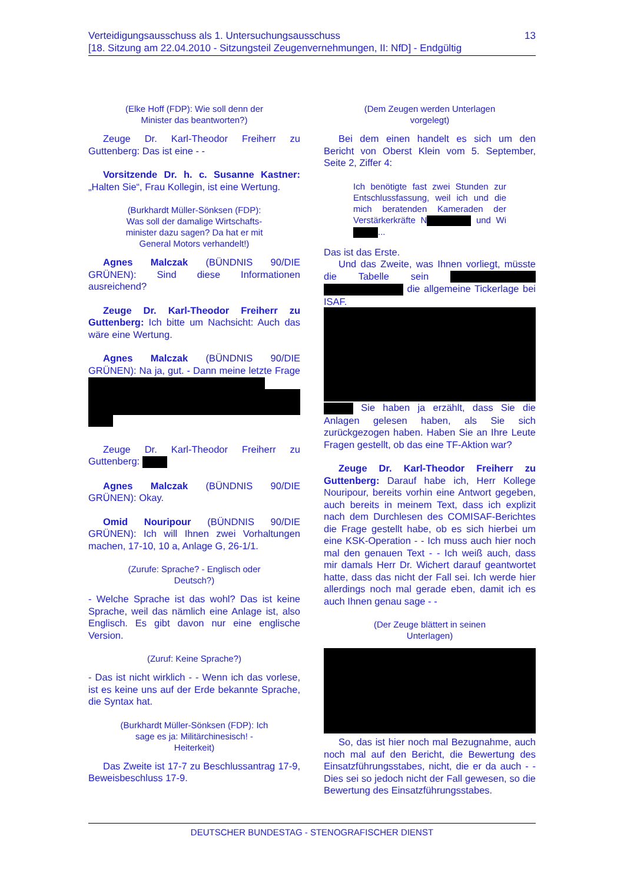13 Verteidigungsausschuss als 1. Untersuchungsausschuss
[18. Sitzung am 22.04.2010 - Sitzungsteil Zeugenvernehmungen, II: NfD] - Endgültig
(Elke Hoff (FDP): Wie soll denn der Minister das beantworten?)
Zeuge Dr. Karl-Theodor Freiherr zu Guttenberg: Das ist eine - -
Vorsitzende Dr. h. c. Susanne Kastner: „Halten Sie“, Frau Kollegin, ist eine Wertung.
(Burkhardt Müller-Sönksen (FDP): Was soll der damalige Wirtschafts-minister dazu sagen? Da hat er mit General Motors verhandelt!)
Agnes Malczak (BÜNDNIS 90/DIE GRÜNEN): Sind diese Informationen ausreichend?
Zeuge Dr. Karl-Theodor Freiherr zu Guttenberg: Ich bitte um Nachsicht: Auch das wäre eine Wertung.
Agnes Malczak (BÜNDNIS 90/DIE GRÜNEN): Na ja, gut. - Dann meine letzte Frage
Zeuge Dr. Karl-Theodor Freiherr zu Guttenberg:
Agnes Malczak (BÜNDNIS 90/DIE GRÜNEN): Okay.
Omid Nouripour (BÜNDNIS 90/DIE GRÜNEN): Ich will Ihnen zwei Vorhaltungen machen, 17-10, 10 a, Anlage G, 26-1/1.
(Zurufe: Sprache? - Englisch oder Deutsch?)
- Welche Sprache ist das wohl? Das ist keine Sprache, weil das nämlich eine Anlage ist, also Englisch. Es gibt davon nur eine englische Version.
(Zuruf: Keine Sprache?)
- Das ist nicht wirklich - - Wenn ich das vorlese, ist es keine uns auf der Erde bekannte Sprache, die Syntax hat.
(Burkhardt Müller-Sönksen (FDP): Ich sage es ja: Militärchinesisch! - Heiterkeit)
Das Zweite ist 17-7 zu Beschlussantrag 17-9, Beweisbeschluss 17-9.
(Dem Zeugen werden Unterlagen vorgelegt)
Bei dem einen handelt es sich um den Bericht von Oberst Klein vom 5. September, Seite 2, Ziffer 4:
Ich benötigte fast zwei Stunden zur Entschlussfassung, weil ich und die mich beratenden Kameraden der Verstärkerkräfte N und Wi ...
Das ist das Erste.
Und das Zweite, was Ihnen vorliegt, müsste die Tabelle sein die allgemeine Tickerlage bei ISAF.
Sie haben ja erzählt, dass Sie die Anlagen gelesen haben, als Sie sich zurückgezogen haben. Haben Sie an Ihre Leute Fragen gestellt, ob das eine TF-Aktion war?
Zeuge Dr. Karl-Theodor Freiherr zu Guttenberg: Darauf habe ich, Herr Kollege Nouripour, bereits vorhin eine Antwort gegeben, auch bereits in meinem Text, dass ich explizit nach dem Durchlesen des COMISAF-Berichtes die Frage gestellt habe, ob es sich hierbei um eine KSK-Operation - - Ich muss auch hier noch mal den genauen Text - - Ich weiß auch, dass mir damals Herr Dr. Wichert darauf geantwortet hatte, dass das nicht der Fall sei. Ich werde hier allerdings noch mal gerade eben, damit ich es auch Ihnen genau sage - -
(Der Zeuge blättert in seinen Unterlagen)
So, das ist hier noch mal Bezugnahme, auch noch mal auf den Bericht, die Bewertung des Einsatzführungsstabes, nicht, die er da auch - - Dies sei so jedoch nicht der Fall gewesen, so die Bewertung des Einsatzführungsstabes.
DEUTSCHER BUNDESTAG - STENOGRAFISCHER DIENST